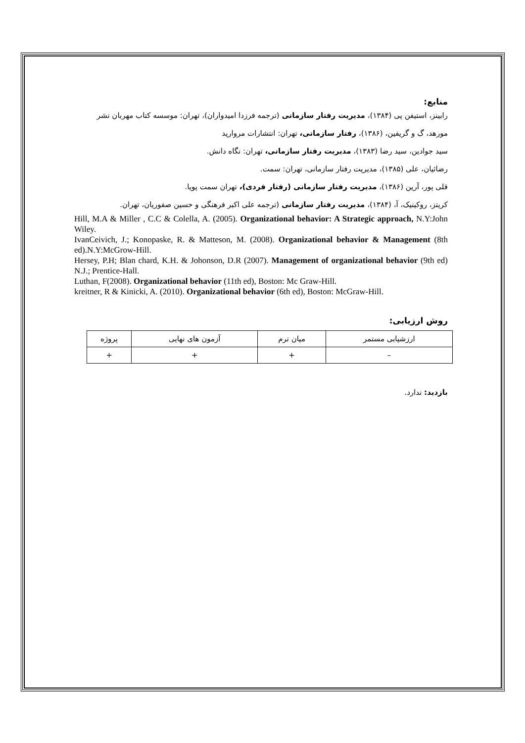منابع:
رابینز، استیفن پی (۱۳۸۴)، مدیریت رفتار سازمانی (ترجمه فرزدا امیدواران)، تهران: موسسه کتاب مهربان نشر
مورهد، گ و گریفین، (۱۳۸۶)، رفتار سازمانی، تهران: انتشارات مروارید
سید جوادین، سید رضا (۱۳۸۳)، مدیریت رفتار سازمانی، تهران: نگاه دانش.
رضائیان، علی (۱۳۸۵)، مدیریت رفتار سازمانی، تهران: سمت.
قلی پور، آرین (۱۳۸۶)، مدیریت رفتار سازمانی (رفتار فردی)، تهران سمت پویا.
کریتز، روکینیک، آ، (۱۳۸۴)، مدیریت رفتار سازمانی (ترجمه علی اکبر فرهنگی و حسین صفوریان، تهران.
Hill, M.A & Miller , C.C & Colella, A. (2005). Organizational behavior: A Strategic approach, N.Y:John Wiley.
IvanCeivich, J.; Konopaske, R. & Matteson, M. (2008). Organizational behavior & Management (8th ed).N.Y:McGrow-Hill.
Hersey, P.H; Blan chard, K.H. & Johonson, D.R (2007). Management of organizational behavior (9th ed) N.J.; Prentice-Hall.
Luthan, F(2008). Organizational behavior (11th ed), Boston: Mc Graw-Hill.
kreitner, R & Kinicki, A. (2010). Organizational behavior (6th ed), Boston: McGraw-Hill.
روش ارزیابی:
| ارزشیابی مستمر | میان ترم | آزمون های نهایی | پروژه |
| – | + | + | + |
بازدید: ندارد.